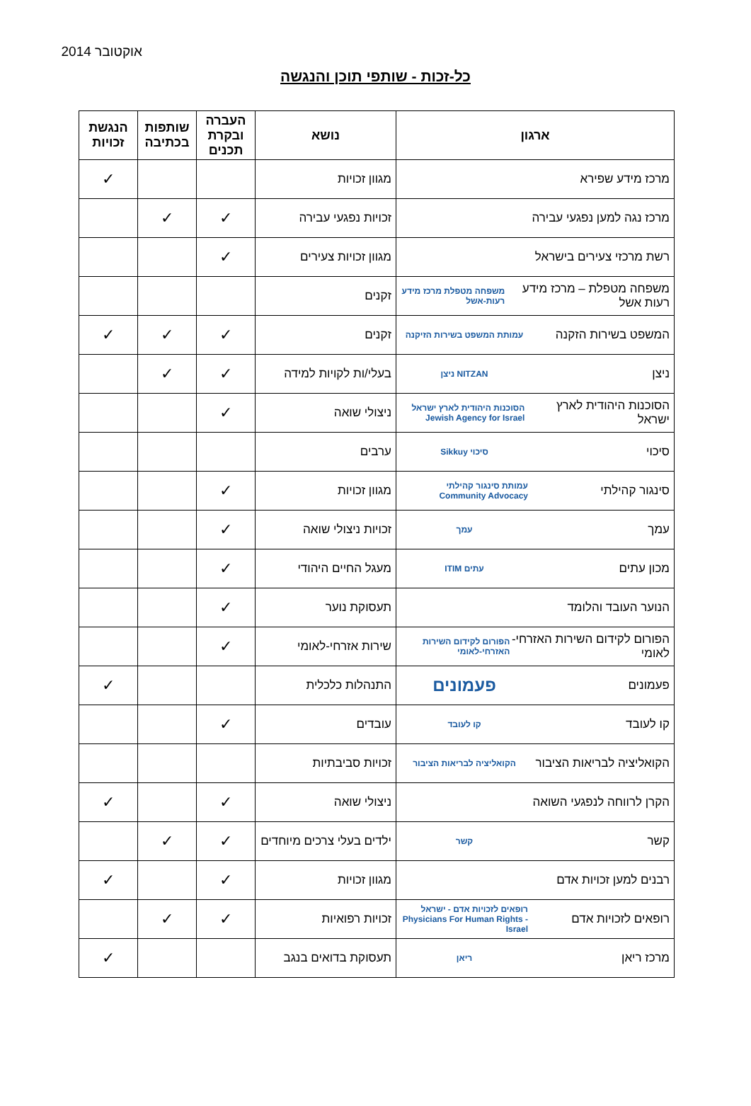אוקטובר 2014
כל-זכות - שותפי תוכן והנגשה
| ארגון | נושא | העברה ובקרת תכנים | שותפות בכתיבה | הנגשת זכויות |
| --- | --- | --- | --- | --- |
| מרכז מידע שפירא | מגוון זכויות | | | ✓ |
| מרכז נגה למען נפגעי עבירה | זכויות נפגעי עבירה | ✓ | ✓ | |
| רשת מרכזי צעירים בישראל | מגוון זכויות צעירים | ✓ | | |
| משפחה מטפלת – מרכז מידע רעות אשל משפחה מטפלת מרכז מידע רעות-אשל | זקנים | | | |
| המשפט בשירות הזקנה עמותת המשפט בשירות הזיקנה | זקנים | ✓ | ✓ | ✓ |
| ניצן NITZAN ניצן | בעלי/ות לקויות למידה | ✓ | ✓ | |
| הסוכנות היהודית לארץ ישראל הסוכנות היהודית לארץ ישראל Jewish Agency for Israel | ניצולי שואה | ✓ | | |
| סיכוי סיכוי Sikkuy | ערבים | | | |
| סינגור קהילתי עמותת סינגור קהילתי Community Advocacy | מגוון זכויות | ✓ | | |
| עמך עמך | זכויות ניצולי שואה | ✓ | | |
| מכון עתים עתים ITIM | מעגל החיים היהודי | ✓ | | |
| הנוער העובד והלומד | תעסוקת נוער | ✓ | | |
| הפורום לקידום השירות האזרחי-לאומי הפורום לקידום השירות האזרחי-לאומי | שירות אזרחי-לאומי | ✓ | | |
| פעמונים פעמונים | התנהלות כלכלית | | | ✓ |
| קו לעובד קו לעובד | עובדים | ✓ | | |
| הקואליציה לבריאות הציבור הקואליציה לבריאות הציבור | זכויות סביבתיות | | | |
| הקרן לרווחה לנפגעי השואה | ניצולי שואה | ✓ | | ✓ |
| קשר קשר | ילדים בעלי צרכים מיוחדים | ✓ | ✓ | |
| רבנים למען זכויות אדם | מגוון זכויות | ✓ | | ✓ |
| רופאים לזכויות אדם רופאים לזכויות אדם - ישראל Physicians For Human Rights - Israel | זכויות רפואיות | ✓ | ✓ | |
| מרכז ריאן ריאן | תעסוקת בדואים בנגב | | | ✓ |